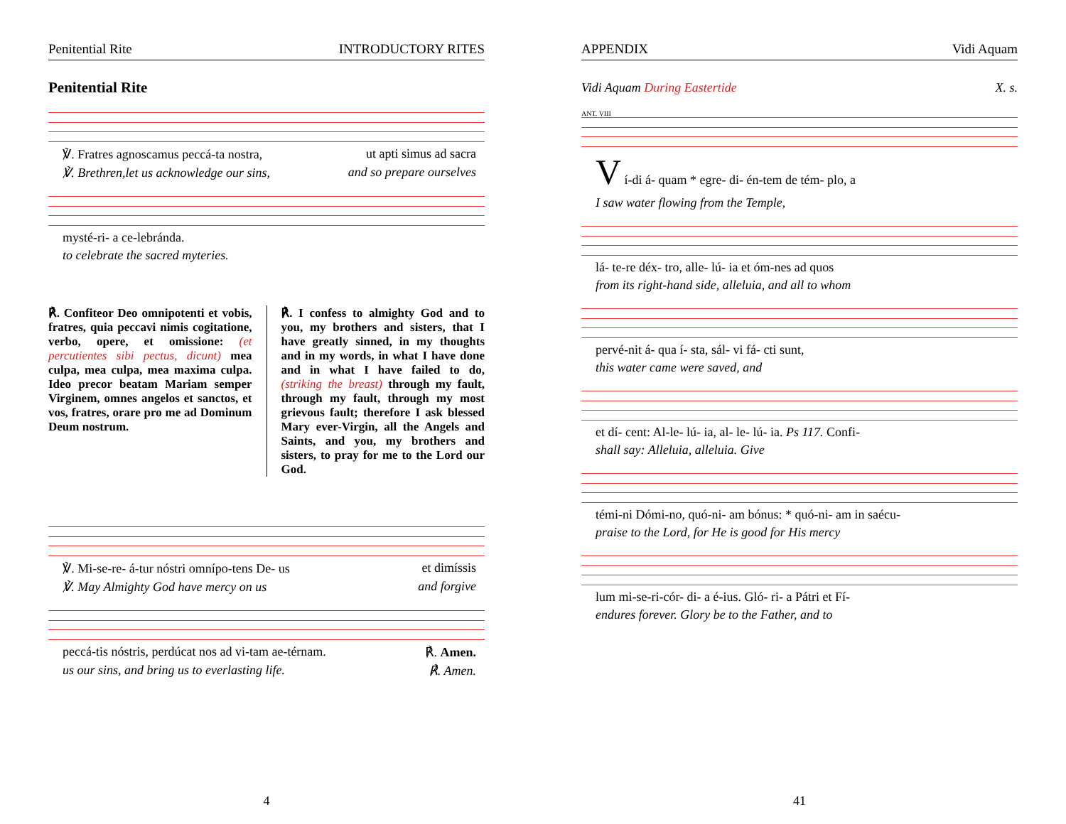Penitential Rite INTRODUCTORY RITES
Penitential Rite
℣. Fratres agnoscamus peccá-ta nostra, ut apti simus ad sacra
℣. Brethren,let us acknowledge our sins, and so prepare ourselves
mysté-ri- a ce-lebránda.
to celebrate the sacred myteries.
℟. Confiteor Deo omnipotenti et vobis, fratres, quia peccavi nimis cogitatione, verbo, opere, et omissione: (et percutientes sibi pectus, dicunt) mea culpa, mea culpa, mea maxima culpa. Ideo precor beatam Mariam semper Virginem, omnes angelos et sanctos, et vos, fratres, orare pro me ad Dominum Deum nostrum.
℟. I confess to almighty God and to you, my brothers and sisters, that I have greatly sinned, in my thoughts and in my words, in what I have done and in what I have failed to do, (striking the breast) through my fault, through my fault, through my most grievous fault; therefore I ask blessed Mary ever-Virgin, all the Angels and Saints, and you, my brothers and sisters, to pray for me to the Lord our God.
℣. Mi-se-re- á-tur nóstri omnípo-tens De- us et dimíssis
℣. May Almighty God have mercy on us and forgive
peccá-tis nóstris, perdúcat nos ad vi-tam ae-térnam. ℟. Amen.
us our sins, and bring us to everlasting life. ℟. Amen.
4
APPENDIX Vidi Aquam
Vidi Aquam During Eastertide X. s.
ANT. VIII
V í-di á- quam * egre- di- én-tem de tém- plo, a
I saw water flowing from the Temple,
lá- te-re déx- tro, alle- lú- ia et óm-nes ad quos
from its right-hand side, alleluia, and all to whom
pervé-nit á- qua í- sta, sál- vi fá- cti sunt,
this water came were saved, and
et dí- cent: Al-le- lú- ia, al- le- lú- ia. Ps 117. Confi-
shall say: Alleluia, alleluia. Give
témi-ni Dómi-no, quó-ni- am bónus: * quó-ni- am in saécu-
praise to the Lord, for He is good for His mercy
lum mi-se-ri-cór- di- a é-ius. Gló- ri- a Pátri et Fí-
endures forever. Glory be to the Father, and to
41